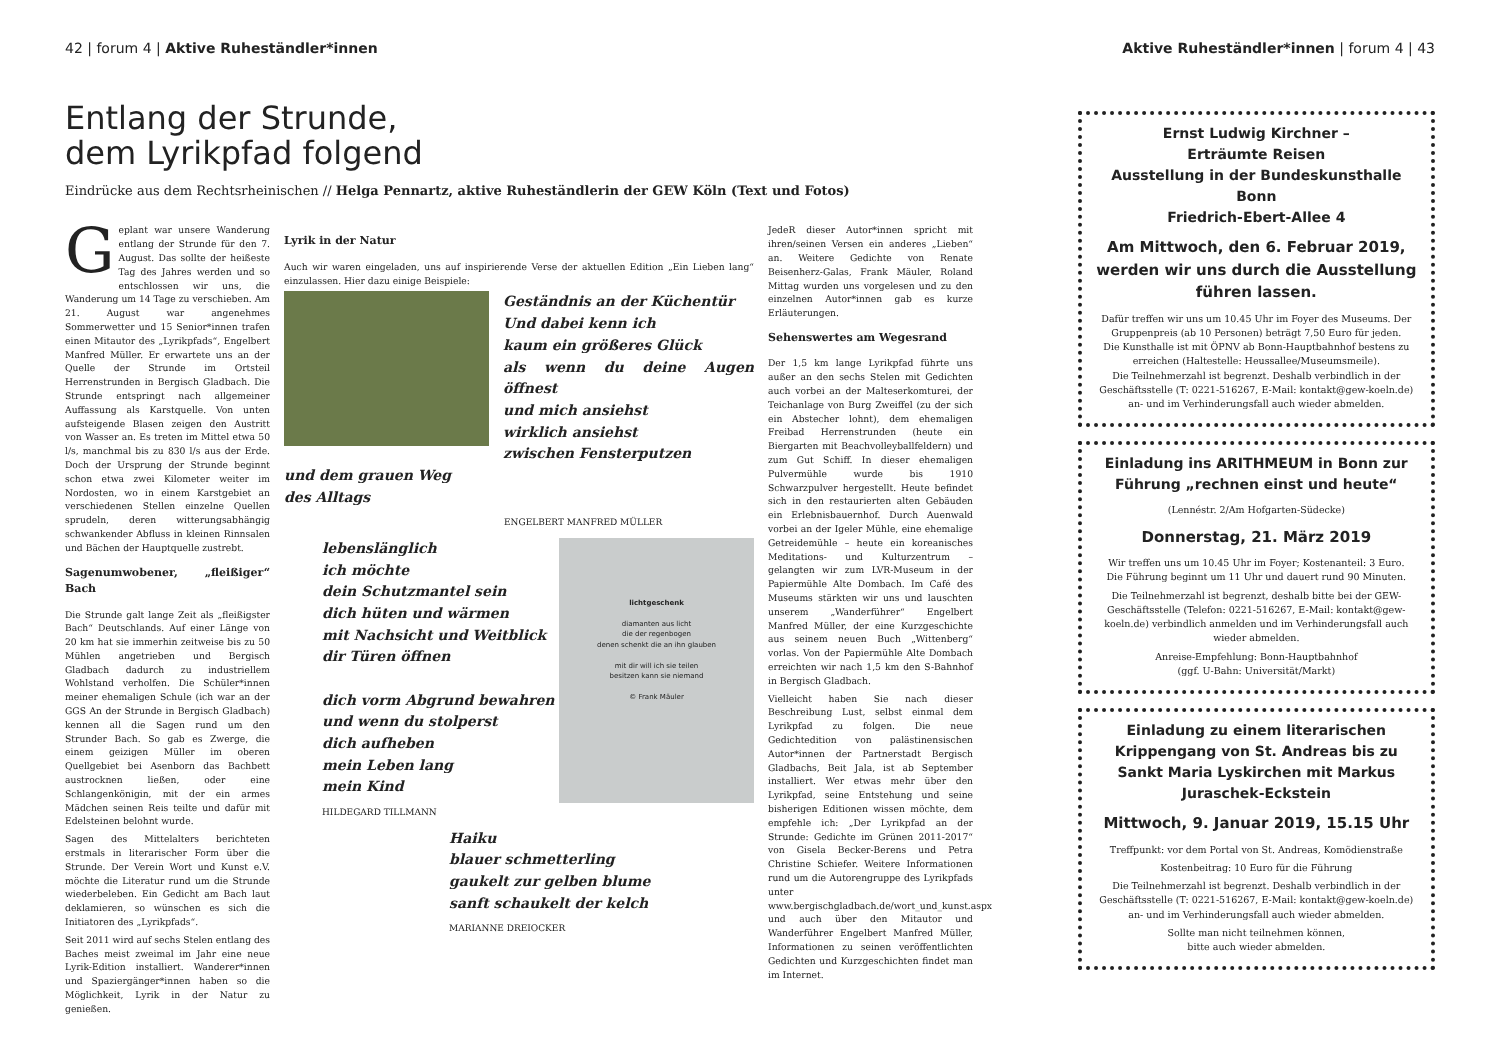42 | forum 4 | Aktive Ruheständler*innen
Aktive Ruheständler*innen | forum 4 | 43
Entlang der Strunde,
dem Lyrikpfad folgend
Eindrücke aus dem Rechtsrheinischen // Helga Pennartz, aktive Ruheständlerin der GEW Köln (Text und Fotos)
Geplant war unsere Wanderung entlang der Strunde für den 7. August. Das sollte der heißeste Tag des Jahres werden und so entschlossen wir uns, die Wanderung um 14 Tage zu verschieben. Am 21. August war angenehmes Sommerwetter und 15 Senior*innen trafen einen Mitautor des „Lyrikpfads“, Engelbert Manfred Müller. Er erwartete uns an der Quelle der Strunde im Ortsteil Herrenstrunden in Bergisch Gladbach. Die Strunde entspringt nach allgemeiner Auffassung als Karstquelle. Von unten aufsteigende Blasen zeigen den Austritt von Wasser an. Es treten im Mittel etwa 50 l/s, manchmal bis zu 830 l/s aus der Erde. Doch der Ursprung der Strunde beginnt schon etwa zwei Kilometer weiter im Nordosten, wo in einem Karstgebiet an verschiedenen Stellen einzelne Quellen sprudeln, deren witterungsabhängig schwankender Abfluss in kleinen Rinnsalen und Bächen der Hauptquelle zustrebt.
Sagenumwobener, „fleißiger“ Bach
Die Strunde galt lange Zeit als „fleißigster Bach“ Deutschlands. Auf einer Länge von 20 km hat sie immerhin zeitweise bis zu 50 Mühlen angetrieben und Bergisch Gladbach dadurch zu industriellem Wohlstand verholfen. Die Schüler*innen meiner ehemaligen Schule (ich war an der GGS An der Strunde in Bergisch Gladbach) kennen all die Sagen rund um den Strunder Bach. So gab es Zwerge, die einem geizigen Müller im oberen Quellgebiet bei Asenborn das Bachbett austrocknen ließen, oder eine Schlangenkönigin, mit der ein armes Mädchen seinen Reis teilte und dafür mit Edelsteinen belohnt wurde.
Sagen des Mittelalters berichteten erstmals in literarischer Form über die Strunde. Der Verein Wort und Kunst e.V. möchte die Literatur rund um die Strunde wiederbeleben. Ein Gedicht am Bach laut deklamieren, so wünschen es sich die Initiatoren des „Lyrikpfads“.
Seit 2011 wird auf sechs Stelen entlang des Baches meist zweimal im Jahr eine neue Lyrik-Edition installiert. Wanderer*innen und Spaziergänger*innen haben so die Möglichkeit, Lyrik in der Natur zu genießen.
Lyrik in der Natur
Auch wir waren eingeladen, uns auf inspirierende Verse der aktuellen Edition „Ein Lieben lang“ einzulassen. Hier dazu einige Beispiele:
Geständnis an der Küchentür
Und dabei kenn ich
kaum ein größeres Glück
als wenn du deine Augen öffnest
und mich ansiehst
wirklich ansiehst
zwischen Fensterputzen
und dem grauen Weg
des Alltags
ENGELBERT MANFRED MÜLLER
lichtgeschenk
diamanten aus licht
die der regenbogen
denen schenkt die an ihn glauben
mit dir will ich sie teilen
besitzen kann sie niemand
© Frank Mäuler
lebenslänglich
ich möchte
dein Schutzmantel sein
dich hüten und wärmen
mit Nachsicht und Weitblick
dir Türen öffnen
dich vorm Abgrund bewahren
und wenn du stolperst
dich aufheben
mein Leben lang
mein Kind
HILDEGARD TILLMANN
Haiku
blauer schmetterling
gaukelt zur gelben blume
sanft schaukelt der kelch
MARIANNE DREIOCKER
JedeR dieser Autor*innen spricht mit ihren/seinen Versen ein anderes „Lieben“ an. Weitere Gedichte von Renate Beisenherz-Galas, Frank Mäuler, Roland Mittag wurden uns vorgelesen und zu den einzelnen Autor*innen gab es kurze Erläuterungen.
Sehenswertes am Wegesrand
Der 1,5 km lange Lyrikpfad führte uns außer an den sechs Stelen mit Gedichten auch vorbei an der Malteserkomturei, der Teichanlage von Burg Zweiffel (zu der sich ein Abstecher lohnt), dem ehemaligen Freibad Herrenstrunden (heute ein Biergarten mit Beachvolleyballfeldern) und zum Gut Schiff. In dieser ehemaligen Pulvermühle wurde bis 1910 Schwarzpulver hergestellt. Heute befindet sich in den restaurierten alten Gebäuden ein Erlebnisbauernhof. Durch Auenwald vorbei an der Igeler Mühle, eine ehemalige Getreidemühle – heute ein koreanisches Meditations- und Kulturzentrum – gelangten wir zum LVR-Museum in der Papiermühle Alte Dombach. Im Café des Museums stärkten wir uns und lauschten unserem „Wanderführer“ Engelbert Manfred Müller, der eine Kurzgeschichte aus seinem neuen Buch „Wittenberg“ vorlas. Von der Papiermühle Alte Dombach erreichten wir nach 1,5 km den S-Bahnhof in Bergisch Gladbach.
Vielleicht haben Sie nach dieser Beschreibung Lust, selbst einmal dem Lyrikpfad zu folgen. Die neue Gedichtedition von palästinensischen Autor*innen der Partnerstadt Bergisch Gladbachs, Beit Jala, ist ab September installiert. Wer etwas mehr über den Lyrikpfad, seine Entstehung und seine bisherigen Editionen wissen möchte, dem empfehle ich: „Der Lyrikpfad an der Strunde: Gedichte im Grünen 2011-2017“ von Gisela Becker-Berens und Petra Christine Schiefer. Weitere Informationen rund um die Autorengruppe des Lyrikpfads unter www.bergischgladbach.de/wort_und_kunst.aspx und auch über den Mitautor und Wanderführer Engelbert Manfred Müller, Informationen zu seinen veröffentlichten Gedichten und Kurzgeschichten findet man im Internet.
Ernst Ludwig Kirchner –
Erträumte Reisen
Ausstellung in der Bundeskunsthalle Bonn
Friedrich-Ebert-Allee 4
Am Mittwoch, den 6. Februar 2019, werden wir uns durch die Ausstellung führen lassen.
Dafür treffen wir uns um 10.45 Uhr im Foyer des Museums. Der Gruppenpreis (ab 10 Personen) beträgt 7,50 Euro für jeden.
Die Kunsthalle ist mit ÖPNV ab Bonn-Hauptbahnhof bestens zu erreichen (Haltestelle: Heussallee/Museumsmeile).
Die Teilnehmerzahl ist begrenzt. Deshalb verbindlich in der Geschäftsstelle (T: 0221-516267, E-Mail: kontakt@gew-koeln.de) an- und im Verhinderungsfall auch wieder abmelden.
Einladung ins ARITHMEUM in Bonn zur Führung „rechnen einst und heute“
(Lennéstr. 2/Am Hofgarten-Südecke)
Donnerstag, 21. März 2019
Wir treffen uns um 10.45 Uhr im Foyer; Kostenanteil: 3 Euro.
Die Führung beginnt um 11 Uhr und dauert rund 90 Minuten.
Die Teilnehmerzahl ist begrenzt, deshalb bitte bei der GEW-Geschäftsstelle (Telefon: 0221-516267, E-Mail: kontakt@gew-koeln.de) verbindlich anmelden und im Verhinderungsfall auch wieder abmelden.
Anreise-Empfehlung: Bonn-Hauptbahnhof
(ggf. U-Bahn: Universität/Markt)
Einladung zu einem literarischen Krippengang von St. Andreas bis zu Sankt Maria Lyskirchen mit Markus Juraschek-Eckstein
Mittwoch, 9. Januar 2019, 15.15 Uhr
Treffpunkt: vor dem Portal von St. Andreas, Komödienstraße
Kostenbeitrag: 10 Euro für die Führung
Die Teilnehmerzahl ist begrenzt. Deshalb verbindlich in der Geschäftsstelle (T: 0221-516267, E-Mail: kontakt@gew-koeln.de) an- und im Verhinderungsfall auch wieder abmelden.
Sollte man nicht teilnehmen können,
bitte auch wieder abmelden.